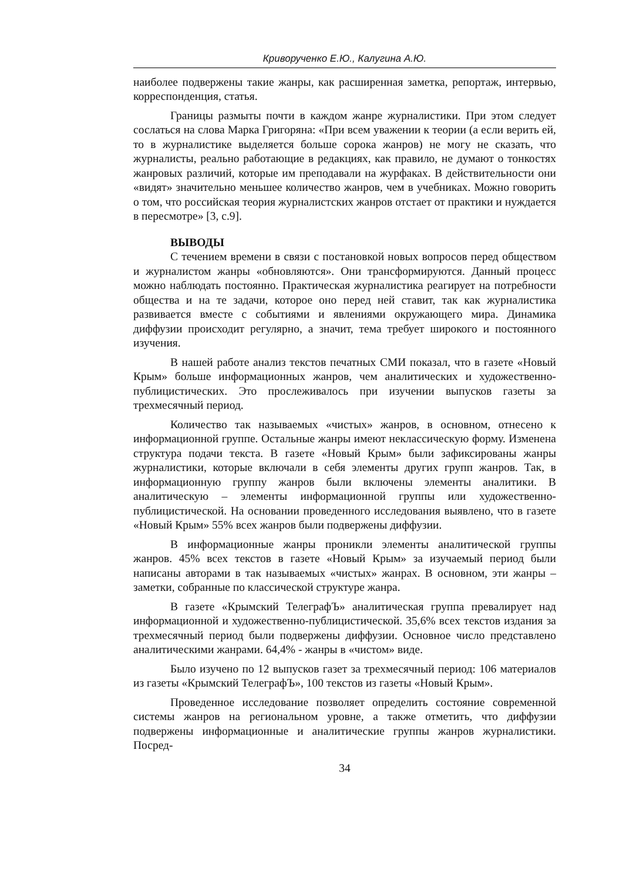Криворученко Е.Ю., Калугина А.Ю.
наиболее подвержены такие жанры, как расширенная заметка, репортаж, интервью, корреспонденция, статья.
Границы размыты почти в каждом жанре журналистики. При этом следует сослаться на слова Марка Григоряна: «При всем уважении к теории (а если верить ей, то в журналистике выделяется больше сорока жанров) не могу не сказать, что журналисты, реально работающие в редакциях, как правило, не думают о тонкостях жанровых различий, которые им преподавали на журфаках. В действительности они «видят» значительно меньшее количество жанров, чем в учебниках. Можно говорить о том, что российская теория журналистских жанров отстает от практики и нуждается в пересмотре» [3, с.9].
ВЫВОДЫ
С течением времени в связи с постановкой новых вопросов перед обществом и журналистом жанры «обновляются». Они трансформируются. Данный процесс можно наблюдать постоянно. Практическая журналистика реагирует на потребности общества и на те задачи, которое оно перед ней ставит, так как журналистика развивается вместе с событиями и явлениями окружающего мира. Динамика диффузии происходит регулярно, а значит, тема требует широкого и постоянного изучения.
В нашей работе анализ текстов печатных СМИ показал, что в газете «Новый Крым» больше информационных жанров, чем аналитических и художественно-публицистических. Это прослеживалось при изучении выпусков газеты за трехмесячный период.
Количество так называемых «чистых» жанров, в основном, отнесено к информационной группе. Остальные жанры имеют неклассическую форму. Изменена структура подачи текста. В газете «Новый Крым» были зафиксированы жанры журналистики, которые включали в себя элементы других групп жанров. Так, в информационную группу жанров были включены элементы аналитики. В аналитическую – элементы информационной группы или художественно-публицистической. На основании проведенного исследования выявлено, что в газете «Новый Крым» 55% всех жанров были подвержены диффузии.
В информационные жанры проникли элементы аналитической группы жанров. 45% всех текстов в газете «Новый Крым» за изучаемый период были написаны авторами в так называемых «чистых» жанрах. В основном, эти жанры – заметки, собранные по классической структуре жанра.
В газете «Крымский ТелеграфЪ» аналитическая группа превалирует над информационной и художественно-публицистической. 35,6% всех текстов издания за трехмесячный период были подвержены диффузии. Основное число представлено аналитическими жанрами. 64,4% - жанры в «чистом» виде.
Было изучено по 12 выпусков газет за трехмесячный период: 106 материалов из газеты «Крымский ТелеграфЪ», 100 текстов из газеты «Новый Крым».
Проведенное исследование позволяет определить состояние современной системы жанров на региональном уровне, а также отметить, что диффузии подвержены информационные и аналитические группы жанров журналистики. Посред-
34